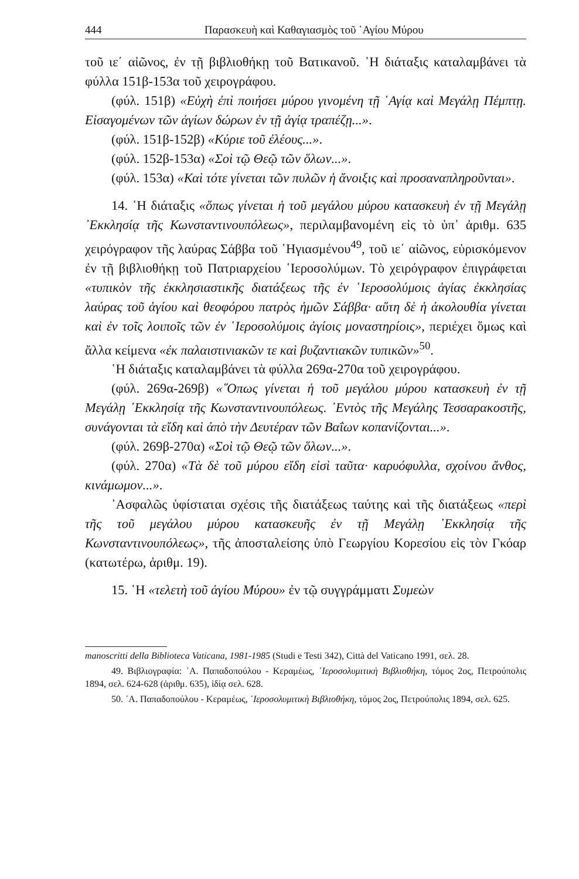444 Παρασκευὴ καὶ Καθαγιασμὸς τοῦ ῾Αγίου Μύρου
τοῦ ιε΄ αἰῶνος, ἐν τῇ βιβλιοθήκῃ τοῦ Βατικανοῦ. ῾Η διάταξις καταλαμβάνει τὰ φύλλα 151β-153α τοῦ χειρογράφου.
(φύλ. 151β) «Εὐχὴ ἐπὶ ποιήσει μύρου γινομένη τῇ ῾Αγίᾳ καὶ Μεγάλῃ Πέμπτῃ. Εἰσαγομένων τῶν ἁγίων δώρων ἐν τῇ ἁγίᾳ τραπέζῃ...».
(φύλ. 151β-152β) «Κύριε τοῦ ἐλέους...».
(φύλ. 152β-153α) «Σοὶ τῷ Θεῷ τῶν ὅλων...».
(φύλ. 153α) «Καὶ τότε γίνεται τῶν πυλῶν ἡ ἄνοιξις καὶ προσαναπληροῦνται».
14. ῾Η διάταξις «ὅπως γίνεται ἡ τοῦ μεγάλου μύρου κατασκευὴ ἐν τῇ Μεγάλῃ ᾿Εκκλησίᾳ τῆς Κωνσταντινουπόλεως», περιλαμβανομένη εἰς τὸ ὑπ᾿ ἀριθμ. 635 χειρόγραφον τῆς λαύρας Σάββα τοῦ ῾Ηγιασμένου<sup>49</sup>, τοῦ ιε΄ αἰῶνος, εὑρισκόμενον ἐν τῇ βιβλιοθήκῃ τοῦ Πατριαρχείου ῾Ιεροσολύμων. Τὸ χειρόγραφον ἐπιγράφεται «τυπικὸν τῆς ἐκκλησιαστικῆς διατάξεως τῆς ἐν ῾Ιεροσολύμοις ἁγίας ἐκκλησίας λαύρας τοῦ ἁγίου καὶ θεοφόρου πατρὸς ἡμῶν Σάββα· αὕτη δὲ ἡ ἀκολουθία γίνεται καὶ ἐν τοῖς λοιποῖς τῶν ἐν ῾Ιεροσολύμοις ἁγίοις μοναστηρίοις», περιέχει ὅμως καὶ ἄλλα κείμενα «ἐκ παλαιστινιακῶν τε καὶ βυζαντιακῶν τυπικῶν»<sup>50</sup>.
῾Η διάταξις καταλαμβάνει τὰ φύλλα 269α-270α τοῦ χειρογράφου.
(φύλ. 269α-269β) «῞Οπως γίνεται ἡ τοῦ μεγάλου μύρου κατασκευὴ ἐν τῇ Μεγάλῃ ᾿Εκκλησίᾳ τῆς Κωνσταντινουπόλεως. ᾿Εντὸς τῆς Μεγάλης Τεσσαρακοστῆς, συνάγονται τὰ εἴδη καὶ ἀπὸ τὴν Δευτέραν τῶν Βαΐων κοπανίζονται...».
(φύλ. 269β-270α) «Σοὶ τῷ Θεῷ τῶν ὅλων...».
(φύλ. 270α) «Τὰ δὲ τοῦ μύρου εἴδη εἰσὶ ταῦτα· καρυόφυλλα, σχοίνου ἄνθος, κινάμωμον...».
᾿Ασφαλῶς ὑφίσταται σχέσις τῆς διατάξεως ταύτης καὶ τῆς διατάξεως «περὶ τῆς τοῦ μεγάλου μύρου κατασκευῆς ἐν τῇ Μεγάλῃ ᾿Εκκλησίᾳ τῆς Κωνσταντινουπόλεως», τῆς ἀποσταλείσης ὑπὸ Γεωργίου Κορεσίου εἰς τὸν Γκόαρ (κατωτέρω, ἀριθμ. 19).
15. ῾Η «τελετὴ τοῦ ἁγίου Μύρου» ἐν τῷ συγγράμματι Συμεὼν
manoscritti della Biblioteca Vaticana, 1981-1985 (Studi e Testi 342), Città del Vaticano 1991, σελ. 28.
49. Βιβλιογραφία: ᾿Α. Παπαδοπούλου - Κεραμέως, ῾Ιεροσολυμιτικὴ Βιβλιοθήκη, τόμος 2ος, Πετρούπολις 1894, σελ. 624-628 (ἀριθμ. 635), ἰδίᾳ σελ. 628.
50. ᾿Α. Παπαδοπούλου - Κεραμέως, ῾Ιεροσολυμιτικὴ Βιβλιοθήκη, τόμος 2ος, Πετρούπολις 1894, σελ. 625.